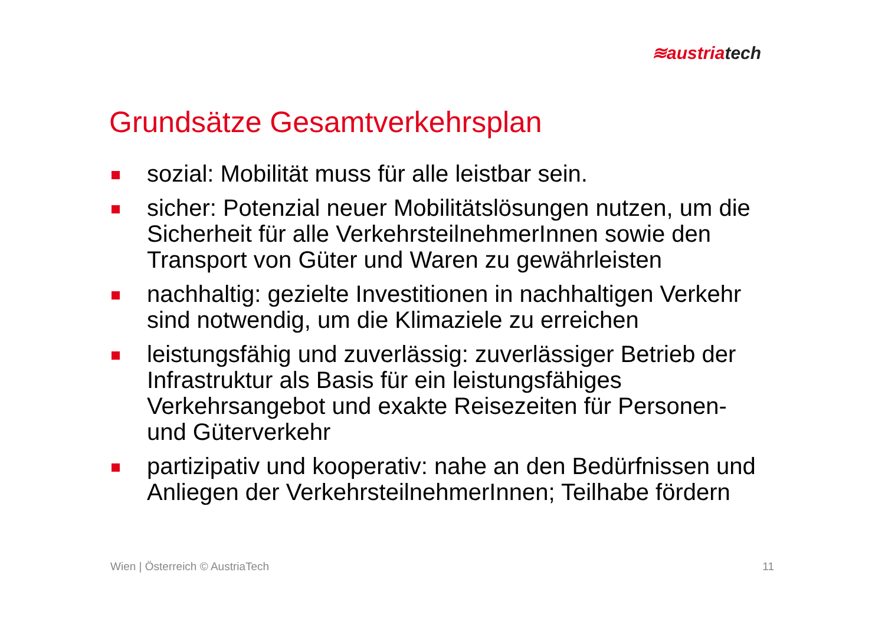≋austria tech
Grundsätze Gesamtverkehrsplan
sozial: Mobilität muss für alle leistbar sein.
sicher: Potenzial neuer Mobilitätslösungen nutzen, um die Sicherheit für alle VerkehrsteilnehmerInnen sowie den Transport von Güter und Waren zu gewährleisten
nachhaltig: gezielte Investitionen in nachhaltigen Verkehr sind notwendig, um die Klimaziele zu erreichen
leistungsfähig und zuverlässig: zuverlässiger Betrieb der Infrastruktur als Basis für ein leistungsfähiges Verkehrsangebot und exakte Reisezeiten für Personen- und Güterverkehr
partizipativ und kooperativ: nahe an den Bedürfnissen und Anliegen der VerkehrsteilnehmerInnen; Teilhabe fördern
Wien | Österreich © AustriaTech 11